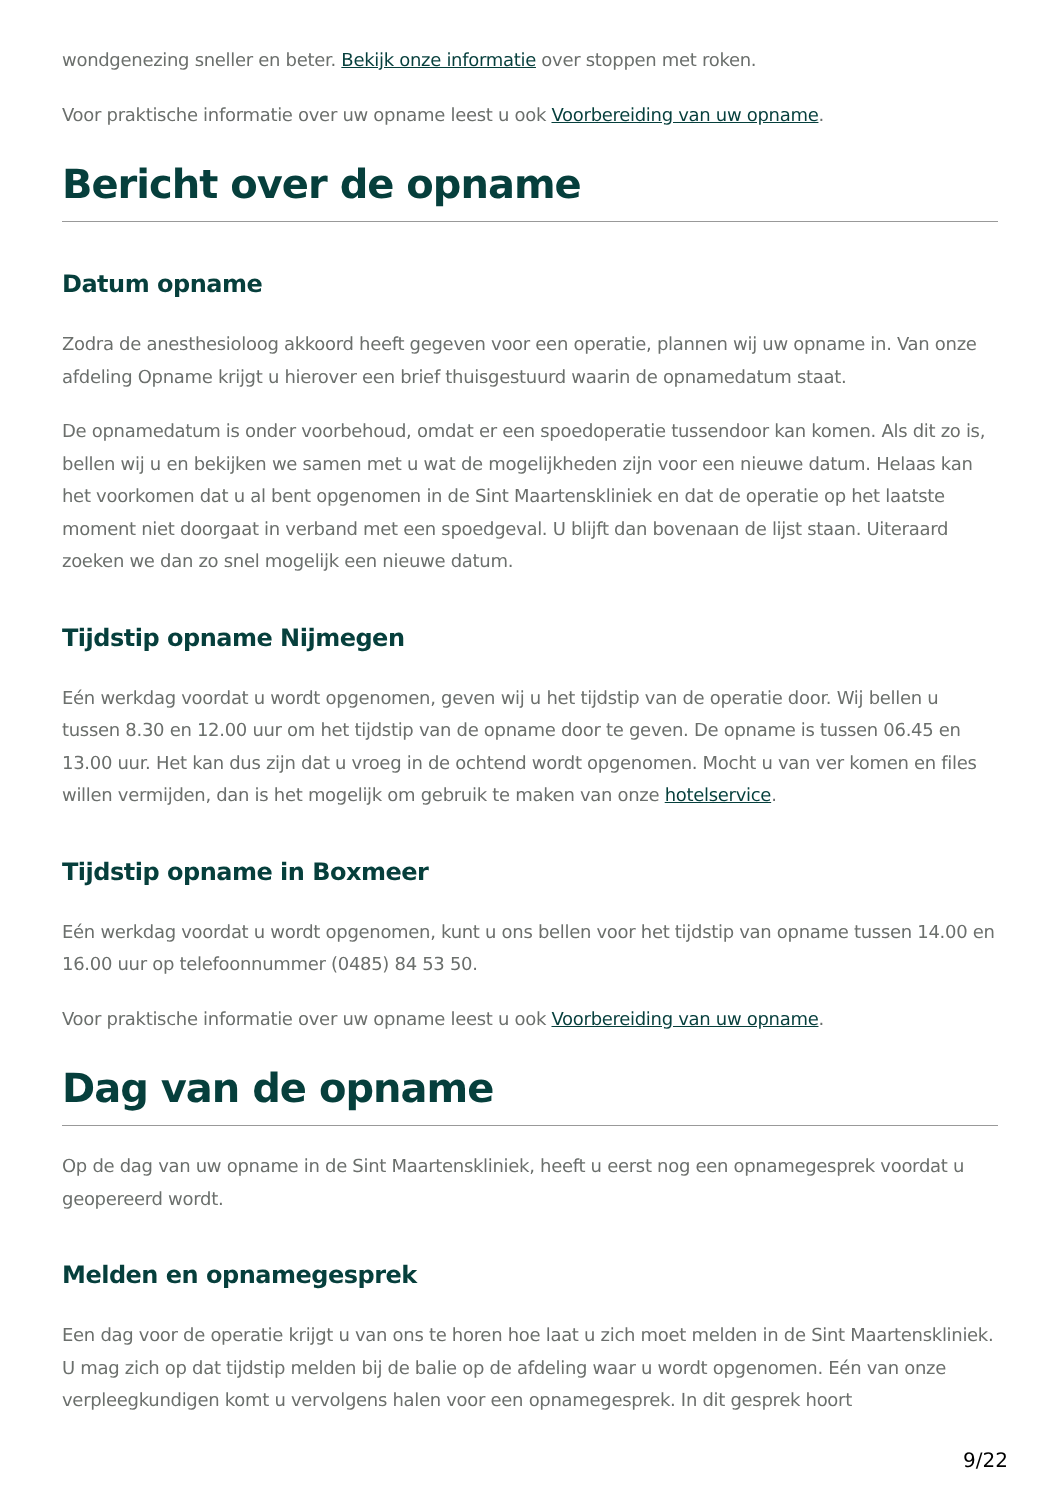wondgenezing sneller en beter. Bekijk onze informatie over stoppen met roken.
Voor praktische informatie over uw opname leest u ook Voorbereiding van uw opname.
Bericht over de opname
Datum opname
Zodra de anesthesioloog akkoord heeft gegeven voor een operatie, plannen wij uw opname in. Van onze afdeling Opname krijgt u hierover een brief thuisgestuurd waarin de opnamedatum staat.
De opnamedatum is onder voorbehoud, omdat er een spoedoperatie tussendoor kan komen. Als dit zo is, bellen wij u en bekijken we samen met u wat de mogelijkheden zijn voor een nieuwe datum. Helaas kan het voorkomen dat u al bent opgenomen in de Sint Maartenskliniek en dat de operatie op het laatste moment niet doorgaat in verband met een spoedgeval. U blijft dan bovenaan de lijst staan. Uiteraard zoeken we dan zo snel mogelijk een nieuwe datum.
Tijdstip opname Nijmegen
Eén werkdag voordat u wordt opgenomen, geven wij u het tijdstip van de operatie door. Wij bellen u tussen 8.30 en 12.00 uur om het tijdstip van de opname door te geven. De opname is tussen 06.45 en 13.00 uur. Het kan dus zijn dat u vroeg in de ochtend wordt opgenomen. Mocht u van ver komen en files willen vermijden, dan is het mogelijk om gebruik te maken van onze hotelservice.
Tijdstip opname in Boxmeer
Eén werkdag voordat u wordt opgenomen, kunt u ons bellen voor het tijdstip van opname tussen 14.00 en 16.00 uur op telefoonnummer (0485) 84 53 50.
Voor praktische informatie over uw opname leest u ook Voorbereiding van uw opname.
Dag van de opname
Op de dag van uw opname in de Sint Maartenskliniek, heeft u eerst nog een opnamegesprek voordat u geopereerd wordt.
Melden en opnamegesprek
Een dag voor de operatie krijgt u van ons te horen hoe laat u zich moet melden in de Sint Maartenskliniek. U mag zich op dat tijdstip melden bij de balie op de afdeling waar u wordt opgenomen. Eén van onze verpleegkundigen komt u vervolgens halen voor een opnamegesprek. In dit gesprek hoort
9/22